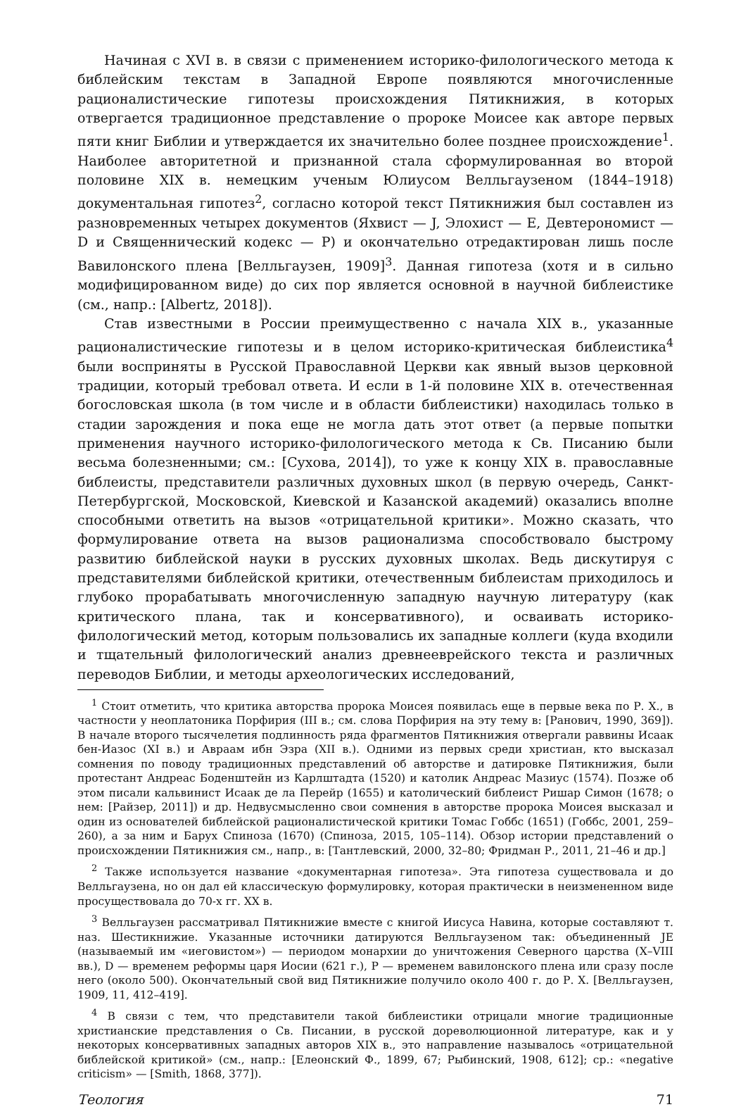Начиная с XVI в. в связи с применением историко-филологического метода к библейским текстам в Западной Европе появляются многочисленные рационалистические гипотезы происхождения Пятикнижия, в которых отвергается традиционное представление о пророке Моисее как авторе первых пяти книг Библии и утверждается их значительно более позднее происхождение<sup>1</sup>. Наиболее авторитетной и признанной стала сформулированная во второй половине XIX в. немецким ученым Юлиусом Велльгаузеном (1844–1918) документальная гипотез<sup>2</sup>, согласно которой текст Пятикнижия был составлен из разновременных четырех документов (Яхвист — J, Элохист — E, Девтерономист — D и Священнический кодекс — P) и окончательно отредактирован лишь после Вавилонского плена [Велльгаузен, 1909]<sup>3</sup>. Данная гипотеза (хотя и в сильно модифицированном виде) до сих пор является основной в научной библеистике (см., напр.: [Albertz, 2018]).
Став известными в России преимущественно с начала XIX в., указанные рационалистические гипотезы и в целом историко-критическая библеистика<sup>4</sup> были восприняты в Русской Православной Церкви как явный вызов церковной традиции, который требовал ответа. И если в 1-й половине XIX в. отечественная богословская школа (в том числе и в области библеистики) находилась только в стадии зарождения и пока еще не могла дать этот ответ (а первые попытки применения научного историко-филологического метода к Св. Писанию были весьма болезненными; см.: [Сухова, 2014]), то уже к концу XIX в. православные библеисты, представители различных духовных школ (в первую очередь, Санкт-Петербургской, Московской, Киевской и Казанской академий) оказались вполне способными ответить на вызов «отрицательной критики». Можно сказать, что формулирование ответа на вызов рационализма способствовало быстрому развитию библейской науки в русских духовных школах. Ведь дискутируя с представителями библейской критики, отечественным библеистам приходилось и глубоко прорабатывать многочисленную западную научную литературу (как критического плана, так и консервативного), и осваивать историко-филологический метод, которым пользовались их западные коллеги (куда входили и тщательный филологический анализ древнееврейского текста и различных переводов Библии, и методы археологических исследований,
<sup>1</sup> Стоит отметить, что критика авторства пророка Моисея появилась еще в первые века по Р. Х., в частности у неоплатоника Порфирия (III в.; см. слова Порфирия на эту тему в: [Ранович, 1990, 369]). В начале второго тысячелетия подлинность ряда фрагментов Пятикнижия отвергали раввины Исаак бен-Иазос (XI в.) и Авраам ибн Эзра (XII в.). Одними из первых среди христиан, кто высказал сомнения по поводу традиционных представлений об авторстве и датировке Пятикнижия, были протестант Андреас Боденштейн из Карлштадта (1520) и католик Андреас Мазиус (1574). Позже об этом писали кальвинист Исаак де ла Перейр (1655) и католический библеист Ришар Симон (1678; о нем: [Райзер, 2011]) и др. Недвусмысленно свои сомнения в авторстве пророка Моисея высказал и один из основателей библейской рационалистической критики Томас Гоббс (1651) (Гоббс, 2001, 259–260), а за ним и Барух Спиноза (1670) (Спиноза, 2015, 105–114). Обзор истории представлений о происхождении Пятикнижия см., напр., в: [Тантлевский, 2000, 32–80; Фридман Р., 2011, 21–46 и др.]
<sup>2</sup> Также используется название «документарная гипотеза». Эта гипотеза существовала и до Велльгаузена, но он дал ей классическую формулировку, которая практически в неизмененном виде просуществовала до 70-х гг. XX в.
<sup>3</sup> Велльгаузен рассматривал Пятикнижие вместе с книгой Иисуса Навина, которые составляют т. наз. Шестикнижие. Указанные источники датируются Велльгаузеном так: объединенный JE (называемый им «иеговистом») — периодом монархии до уничтожения Северного царства (X–VIII вв.), D — временем реформы царя Иосии (621 г.), P — временем вавилонского плена или сразу после него (около 500). Окончательный свой вид Пятикнижие получило около 400 г. до Р. Х. [Велльгаузен, 1909, 11, 412–419].
<sup>4</sup> В связи с тем, что представители такой библеистики отрицали многие традиционные христианские представления о Св. Писании, в русской дореволюционной литературе, как и у некоторых консервативных западных авторов XIX в., это направление называлось «отрицательной библейской критикой» (см., напр.: [Елеонский Ф., 1899, 67; Рыбинский, 1908, 612]; ср.: «negative criticism» — [Smith, 1868, 377]).
Теология 71